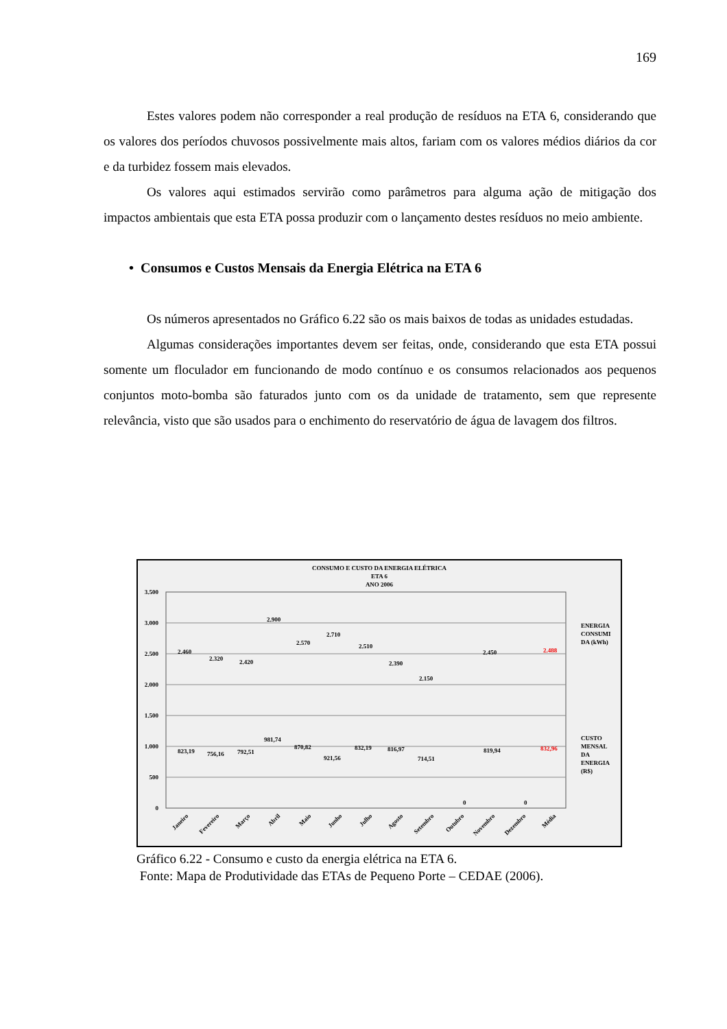169
Estes valores podem não corresponder a real produção de resíduos na ETA 6, considerando que os valores dos períodos chuvosos possivelmente mais altos, fariam com os valores médios diários da cor e da turbidez fossem mais elevados.
Os valores aqui estimados servirão como parâmetros para alguma ação de mitigação dos impactos ambientais que esta ETA possa produzir com o lançamento destes resíduos no meio ambiente.
• Consumos e Custos Mensais da Energia Elétrica na ETA 6
Os números apresentados no Gráfico 6.22 são os mais baixos de todas as unidades estudadas.
Algumas considerações importantes devem ser feitas, onde, considerando que esta ETA possui somente um floculador em funcionando de modo contínuo e os consumos relacionados aos pequenos conjuntos moto-bomba são faturados junto com os da unidade de tratamento, sem que represente relevância, visto que são usados para o enchimento do reservatório de água de lavagem dos filtros.
CONSUMO E CUSTO DA ENERGIA ELÉTRICA
ETA 6
ANO 2006
3.500
3.000
2.500
2.000
1.500
1.000
500
0
2.460
2.320
2.420
2.900
2.570
2.710
2.510
2.390
2.150
2.450
2.488
823,19
756,16
792,51
981,74
870,82
921,56
832,19
816,97
714,51
0
819,94
0
832,96
Janeiro
Fevereiro
Março
Abril
Maio
Junho
Julho
Agosto
Setembro
Outubro
Novembro
Dezembro
Média
ENERGIA
CONSUMI
DA (kWh)
CUSTO
MENSAL
DA
ENERGIA
(R$)
Gráfico 6.22 - Consumo e custo da energia elétrica na ETA 6.
Fonte: Mapa de Produtividade das ETAs de Pequeno Porte – CEDAE (2006).